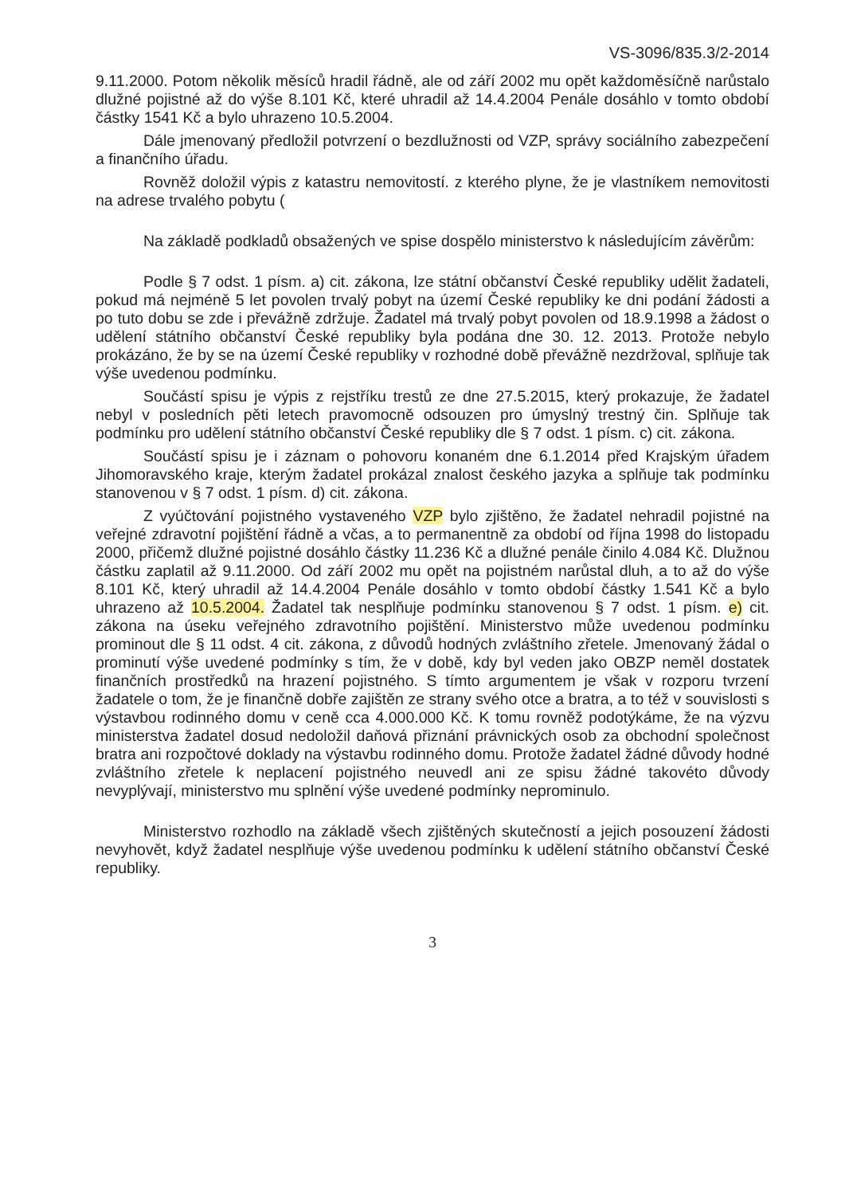VS-3096/835.3/2-2014
9.11.2000. Potom několik měsíců hradil řádně, ale od září 2002 mu opět každoměsíčně narůstalo dlužné pojistné až do výše 8.101 Kč, které uhradil až 14.4.2004 Penále dosáhlo v tomto období částky 1541 Kč a bylo uhrazeno 10.5.2004.
Dále jmenovaný předložil potvrzení o bezdlužnosti od VZP, správy sociálního zabezpečení a finančního úřadu.
Rovněž doložil výpis z katastru nemovitostí. z kterého plyne, že je vlastníkem nemovitosti na adrese trvalého pobytu (
Na základě podkladů obsažených ve spise dospělo ministerstvo k následujícím závěrům:
Podle § 7 odst. 1 písm. a) cit. zákona, lze státní občanství České republiky udělit žadateli, pokud má nejméně 5 let povolen trvalý pobyt na území České republiky ke dni podání žádosti a po tuto dobu se zde i převážně zdržuje. Žadatel má trvalý pobyt povolen od 18.9.1998 a žádost o udělení státního občanství České republiky byla podána dne 30. 12. 2013. Protože nebylo prokázáno, že by se na území České republiky v rozhodné době převážně nezdržoval, splňuje tak výše uvedenou podmínku.
Součástí spisu je výpis z rejstříku trestů ze dne 27.5.2015, který prokazuje, že žadatel nebyl v posledních pěti letech pravomocně odsouzen pro úmyslný trestný čin. Splňuje tak podmínku pro udělení státního občanství České republiky dle § 7 odst. 1 písm. c) cit. zákona.
Součástí spisu je i záznam o pohovoru konaném dne 6.1.2014 před Krajským úřadem Jihomoravského kraje, kterým žadatel prokázal znalost českého jazyka a splňuje tak podmínku stanovenou v § 7 odst. 1 písm. d) cit. zákona.
Z vyúčtování pojistného vystaveného VZP bylo zjištěno, že žadatel nehradil pojistné na veřejné zdravotní pojištění řádně a včas, a to permanentně za období od října 1998 do listopadu 2000, přičemž dlužné pojistné dosáhlo částky 11.236 Kč a dlužné penále činilo 4.084 Kč. Dlužnou částku zaplatil až 9.11.2000. Od září 2002 mu opět na pojistném narůstal dluh, a to až do výše 8.101 Kč, který uhradil až 14.4.2004 Penále dosáhlo v tomto období částky 1.541 Kč a bylo uhrazeno až 10.5.2004. Žadatel tak nesplňuje podmínku stanovenou § 7 odst. 1 písm. e) cit. zákona na úseku veřejného zdravotního pojištění. Ministerstvo může uvedenou podmínku prominout dle § 11 odst. 4 cit. zákona, z důvodů hodných zvláštního zřetele. Jmenovaný žádal o prominutí výše uvedené podmínky s tím, že v době, kdy byl veden jako OBZP neměl dostatek finančních prostředků na hrazení pojistného. S tímto argumentem je však v rozporu tvrzení žadatele o tom, že je finančně dobře zajištěn ze strany svého otce a bratra, a to též v souvislosti s výstavbou rodinného domu v ceně cca 4.000.000 Kč. K tomu rovněž podotýkáme, že na výzvu ministerstva žadatel dosud nedoložil daňová přiznání právnických osob za obchodní společnost bratra ani rozpočtové doklady na výstavbu rodinného domu. Protože žadatel žádné důvody hodné zvláštního zřetele k neplacení pojistného neuvedl ani ze spisu žádné takovéto důvody nevyplývají, ministerstvo mu splnění výše uvedené podmínky neprominulo.
Ministerstvo rozhodlo na základě všech zjištěných skutečností a jejich posouzení žádosti nevyhovět, když žadatel nesplňuje výše uvedenou podmínku k udělení státního občanství České republiky.
3